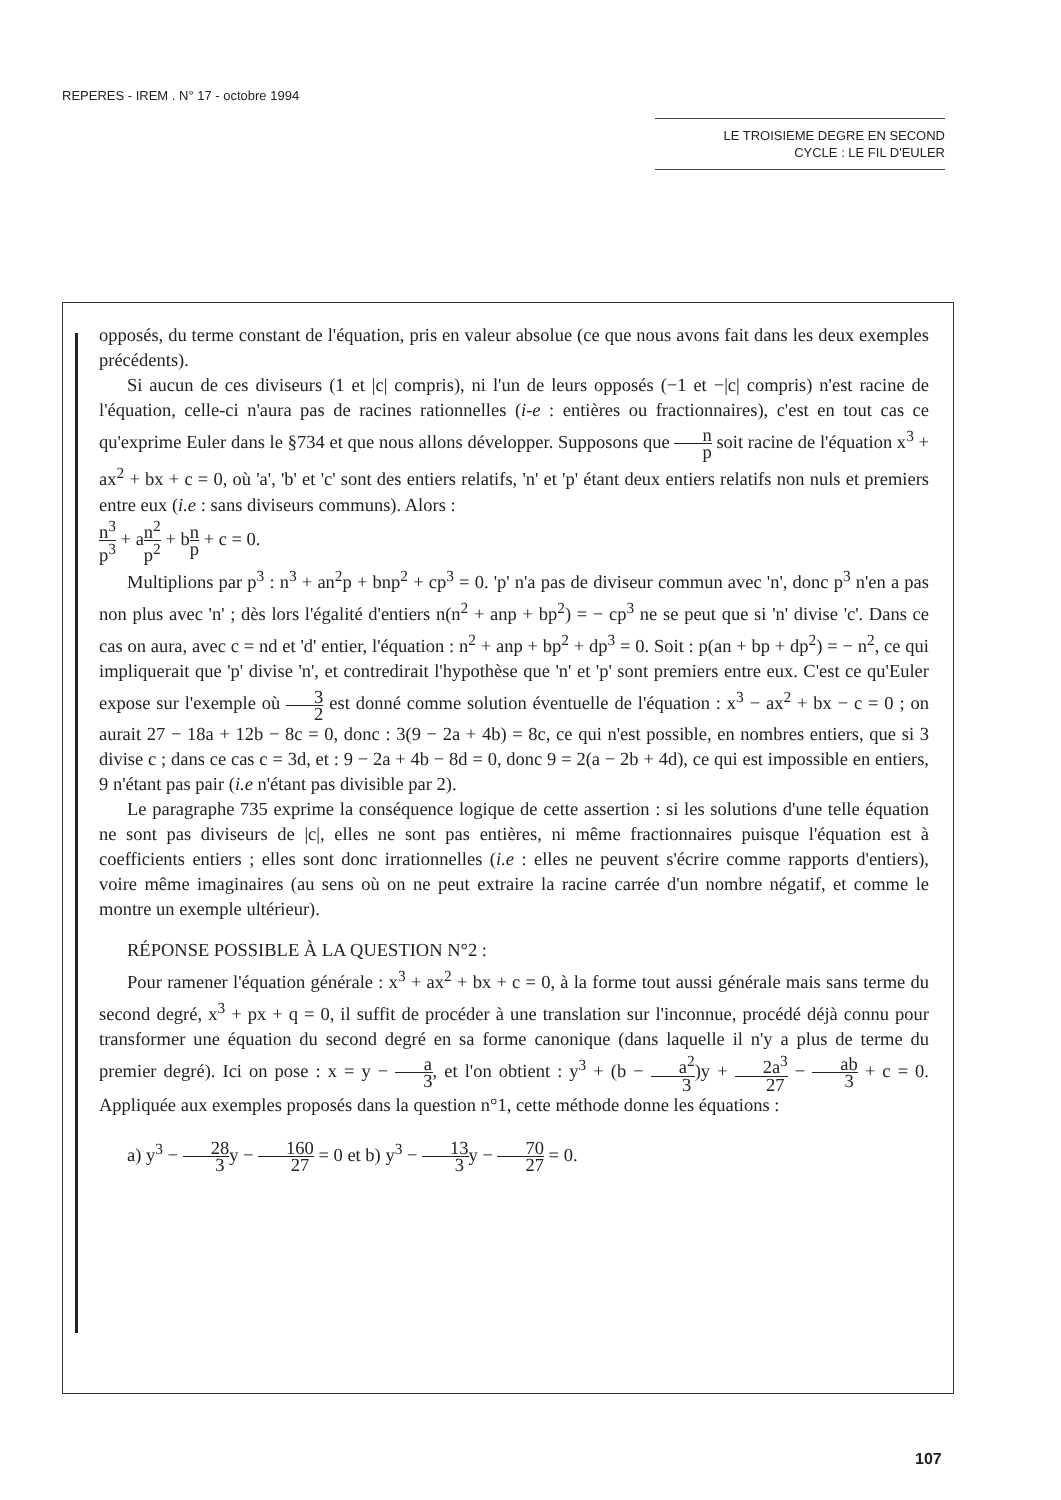REPERES - IREM . N° 17 - octobre 1994
LE TROISIEME DEGRE EN SECOND
CYCLE : LE FIL D'EULER
opposés, du terme constant de l'équation, pris en valeur absolue (ce que nous avons fait dans les deux exemples précédents).
Si aucun de ces diviseurs (1 et |c| compris), ni l'un de leurs opposés (−1 et −|c| compris) n'est racine de l'équation, celle-ci n'aura pas de racines rationnelles (i-e : entières ou fractionnaires), c'est en tout cas ce qu'exprime Euler dans le §734 et que nous allons développer. Supposons que n p soit racine de l'équation x<sup>3</sup> + ax<sup>2</sup> + bx + c = 0, où 'a', 'b' et 'c' sont des entiers relatifs, 'n' et 'p' étant deux entiers relatifs non nuls et premiers entre eux (i.e : sans diviseurs communs). Alors :
n<sup>3</sup> p<sup>3</sup> + an<sup>2</sup> p<sup>2</sup> + bn p + c = 0.
Multiplions par p<sup>3</sup> : n<sup>3</sup> + an<sup>2</sup>p + bnp<sup>2</sup> + cp<sup>3</sup> = 0. 'p' n'a pas de diviseur commun avec 'n', donc p<sup>3</sup> n'en a pas non plus avec 'n' ; dès lors l'égalité d'entiers n(n<sup>2</sup> + anp + bp<sup>2</sup>) = − cp<sup>3</sup> ne se peut que si 'n' divise 'c'. Dans ce cas on aura, avec c = nd et 'd' entier, l'équation : n<sup>2</sup> + anp + bp<sup>2</sup> + dp<sup>3</sup> = 0. Soit : p(an + bp + dp<sup>2</sup>) = − n<sup>2</sup>, ce qui impliquerait que 'p' divise 'n', et contredirait l'hypothèse que 'n' et 'p' sont premiers entre eux. C'est ce qu'Euler expose sur l'exemple où 3 2 est donné comme solution éventuelle de l'équation : x<sup>3</sup> − ax<sup>2</sup> + bx − c = 0 ; on aurait 27 − 18a + 12b − 8c = 0, donc : 3(9 − 2a + 4b) = 8c, ce qui n'est possible, en nombres entiers, que si 3 divise c ; dans ce cas c = 3d, et : 9 − 2a + 4b − 8d = 0, donc 9 = 2(a − 2b + 4d), ce qui est impossible en entiers, 9 n'étant pas pair (i.e n'étant pas divisible par 2).
Le paragraphe 735 exprime la conséquence logique de cette assertion : si les solutions d'une telle équation ne sont pas diviseurs de |c|, elles ne sont pas entières, ni même fractionnaires puisque l'équation est à coefficients entiers ; elles sont donc irrationnelles (i.e : elles ne peuvent s'écrire comme rapports d'entiers), voire même imaginaires (au sens où on ne peut extraire la racine carrée d'un nombre négatif, et comme le montre un exemple ultérieur).
RÉPONSE POSSIBLE À LA QUESTION N°2 :
Pour ramener l'équation générale : x<sup>3</sup> + ax<sup>2</sup> + bx + c = 0, à la forme tout aussi générale mais sans terme du second degré, x<sup>3</sup> + px + q = 0, il suffit de procéder à une translation sur l'inconnue, procédé déjà connu pour transformer une équation du second degré en sa forme canonique (dans laquelle il n'y a plus de terme du premier degré). Ici on pose : x = y − a 3, et l'on obtient : y<sup>3</sup> + (b − a<sup>2</sup> 3)y + 2a<sup>3</sup> 27 − ab 3 + c = 0. Appliquée aux exemples proposés dans la question n°1, cette méthode donne les équations :
a) y<sup>3</sup> − 28 3y − 160 27 = 0 et b) y<sup>3</sup> − 13 3y − 70 27 = 0.
107